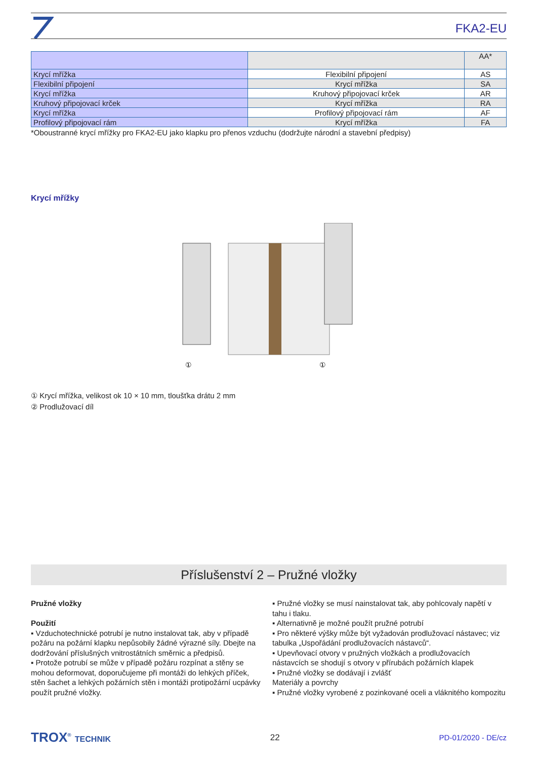FKA2-EU
| | | AA* |
| Krycí mřížka | Flexibilní připojení | AS |
| Flexibilní připojení | Krycí mřížka | SA |
| Krycí mřížka | Kruhový připojovací krček | AR |
| Kruhový připojovací krček | Krycí mřížka | RA |
| Krycí mřížka | Profilový připojovací rám | AF |
| Profilový připojovací rám | Krycí mřížka | FA |
*Oboustranné krycí mřížky pro FKA2-EU jako klapku pro přenos vzduchu (dodržujte národní a stavební předpisy)
Krycí mřížky
①
①
① Krycí mřížka, velikost ok 10 × 10 mm, tloušťka drátu 2 mm
② Prodlužovací díl
Příslušenství 2 – Pružné vložky
Pružné vložky
Použití
▪ Vzduchotechnické potrubí je nutno instalovat tak, aby v případě požáru na požární klapku nepůsobily žádné výrazné síly. Dbejte na dodržování příslušných vnitrostátních směrnic a předpisů.
▪ Protože potrubí se může v případě požáru rozpínat a stěny se mohou deformovat, doporučujeme při montáži do lehkých příček, stěn šachet a lehkých požárních stěn i montáži protipožární ucpávky použít pružné vložky.
▪ Pružné vložky se musí nainstalovat tak, aby pohlcovaly napětí v tahu i tlaku.
▪ Alternativně je možné použít pružné potrubí
▪ Pro některé výšky může být vyžadován prodlužovací nástavec; viz tabulka „Uspořádání prodlužovacích nástavců“.
▪ Upevňovací otvory v pružných vložkách a prodlužovacích nástavcích se shodují s otvory v přírubách požárních klapek
▪ Pružné vložky se dodávají i zvlášť
Materiály a povrchy
▪ Pružné vložky vyrobené z pozinkované oceli a vláknitého kompozitu
TROX<sup>®</sup> TECHNIK 22 PD-01/2020 - DE/cz